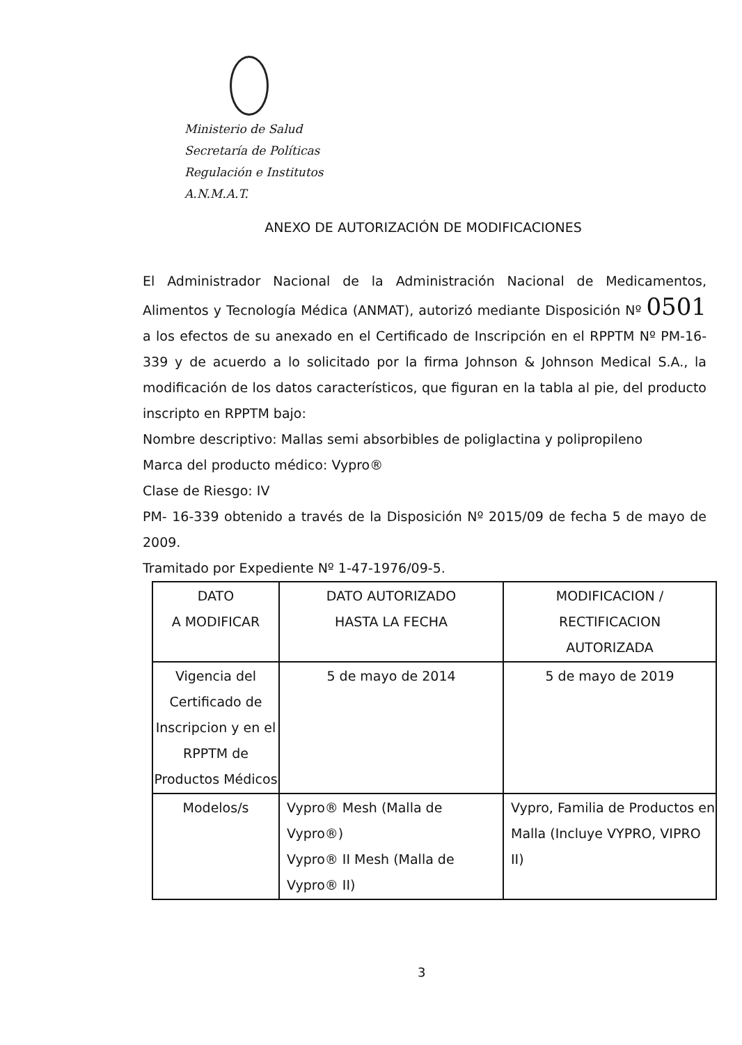Ministerio de Salud
Secretaría de Políticas
Regulación e Institutos
A.N.M.A.T.
ANEXO DE AUTORIZACIÓN DE MODIFICACIONES
El Administrador Nacional de la Administración Nacional de Medicamentos, Alimentos y Tecnología Médica (ANMAT), autorizó mediante Disposición Nº 0501 a los efectos de su anexado en el Certificado de Inscripción en el RPPTM Nº PM-16-339 y de acuerdo a lo solicitado por la firma Johnson & Johnson Medical S.A., la modificación de los datos característicos, que figuran en la tabla al pie, del producto inscripto en RPPTM bajo:
Nombre descriptivo: Mallas semi absorbibles de poliglactina y polipropileno
Marca del producto médico: Vypro®
Clase de Riesgo: IV
PM- 16-339 obtenido a través de la Disposición Nº 2015/09 de fecha 5 de mayo de 2009.
Tramitado por Expediente Nº 1-47-1976/09-5.
| DATO A MODIFICAR | DATO AUTORIZADO HASTA LA FECHA | MODIFICACION / RECTIFICACION AUTORIZADA |
| --- | --- | --- |
| Vigencia del Certificado de Inscripcion y en el RPPTM de Productos Médicos | 5 de mayo de 2014 | 5 de mayo de 2019 |
| Modelos/s | Vypro® Mesh (Malla de Vypro®) Vypro® II Mesh (Malla de Vypro® II) | Vypro, Familia de Productos en Malla (Incluye VYPRO, VIPRO II) |
3